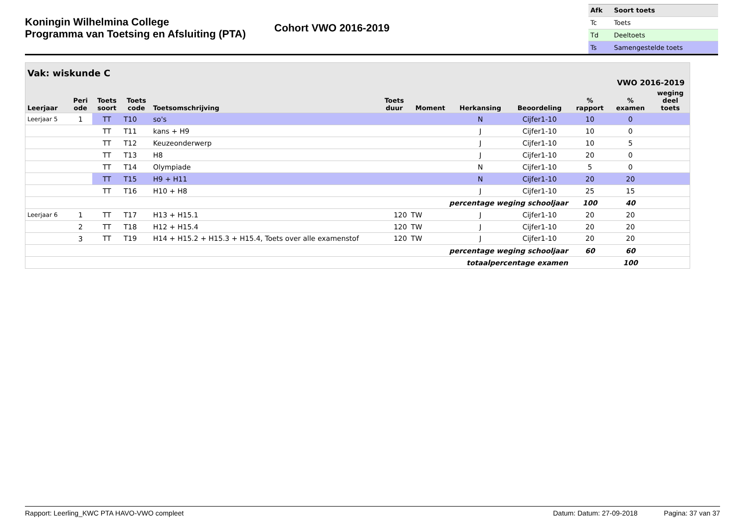Koningin Wilhelmina College
Programma van Toetsing en Afsluiting (PTA)
Cohort VWO 2016-2019
| Afk | Soort toets |
| Tc | Toets |
| Td | Deeltoets |
| Ts | Samengestelde toets |
| Vak: wiskunde C | | | | | | | | VWO 2016-2019 | | | |
| --- | --- | --- | --- | --- | --- | --- | --- | --- | --- | --- | --- |
| Leerjaar | Peri ode | Toets soort | Toets code | Toetsomschrijving | Toets duur | Moment | Herkansing | Beoordeling | % rapport | % examen | weging deel toets |
| Leerjaar 5 | 1 | TT | T10 | so's | | | N | Cijfer1-10 | 10 | 0 | |
| | | TT | T11 | kans + H9 | | | J | Cijfer1-10 | 10 | 0 | |
| | | TT | T12 | Keuzeonderwerp | | | J | Cijfer1-10 | 10 | 5 | |
| | | TT | T13 | H8 | | | J | Cijfer1-10 | 20 | 0 | |
| | | TT | T14 | Olympiade | | | N | Cijfer1-10 | 5 | 0 | |
| | | TT | T15 | H9 + H11 | | | N | Cijfer1-10 | 20 | 20 | |
| | | TT | T16 | H10 + H8 | | | J | Cijfer1-10 | 25 | 15 | |
| percentage weging schooljaar | | | | | | | | | 100 | 40 | |
| Leerjaar 6 | 1 | TT | T17 | H13 + H15.1 | 120 | TW | J | Cijfer1-10 | 20 | 20 | |
| | 2 | TT | T18 | H12 + H15.4 | 120 | TW | J | Cijfer1-10 | 20 | 20 | |
| | 3 | TT | T19 | H14 + H15.2 + H15.3 + H15.4, Toets over alle examenstof | 120 | TW | J | Cijfer1-10 | 20 | 20 | |
| percentage weging schooljaar | | | | | | | | | 60 | 60 | |
| totaalpercentage examen | | | | | | | | | | 100 | |
Rapport: Leerling_KWC PTA HAVO-VWO compleet Datum: Datum: 27-09-2018 Pagina: 37 van 37